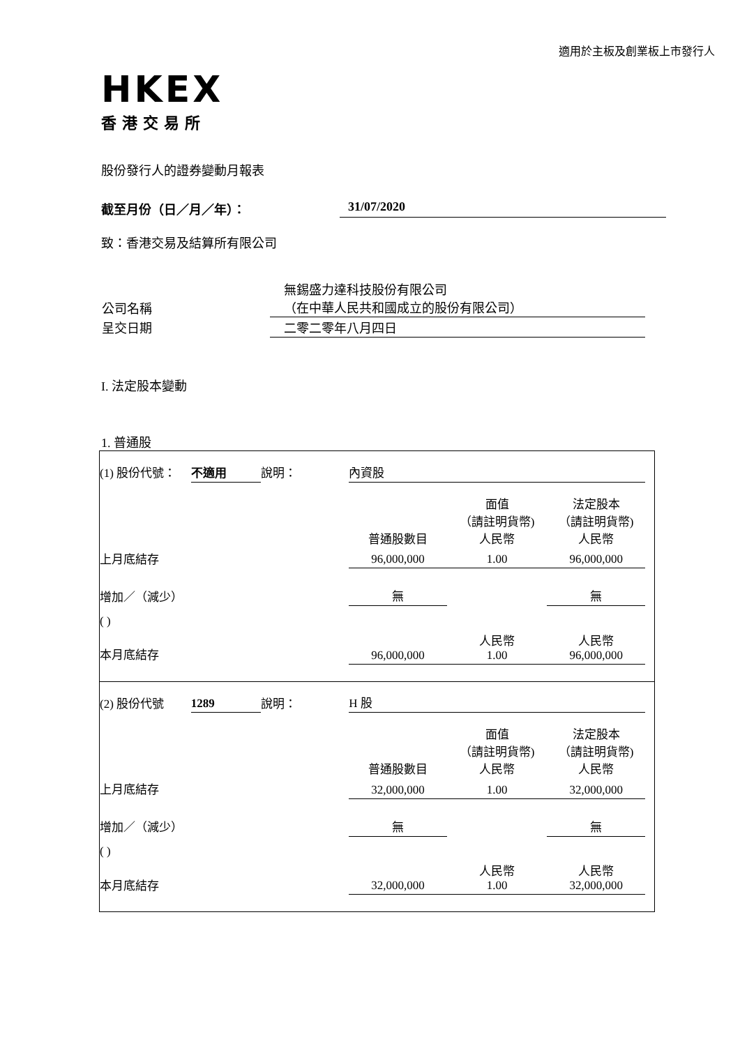適用於主板及創業板上市發行人
HKEX
香港交易所
股份發行人的證券變動月報表
截至月份（日／月／年）： 31/07/2020
致：香港交易及結算所有限公司
| 公司名稱 | 無錫盛力達科技股份有限公司 （在中華人民共和國成立的股份有限公司） |
| 呈交日期 | 二零二零年八月四日 |
I. 法定股本變動
1. 普通股
| (1) 股份代號： | 不適用 | 說明： | 內資股 | | | |
| | | | 普通股數目 | 面值 （請註明貨幣) 人民幣 | 法定股本 （請註明貨幣) 人民幣 | |
| 上月底結存 | | | 96,000,000 | 1.00 | 96,000,000 | |
| 增加／（減少） | | | 無 | | 無 | |
| ( ) | | | | | | |
| 本月底結存 | | | 96,000,000 | 人民幣 1.00 | 人民幣 96,000,000 | |
| (2) 股份代號 | 1289 | 說明： | H 股 | | | |
| | | | 普通股數目 | 面值 （請註明貨幣) 人民幣 | 法定股本 （請註明貨幣) 人民幣 | |
| 上月底結存 | | | 32,000,000 | 1.00 | 32,000,000 | |
| 增加／（減少） | | | 無 | | 無 | |
| ( ) | | | | | | |
| 本月底結存 | | | 32,000,000 | 人民幣 1.00 | 人民幣 32,000,000 | |